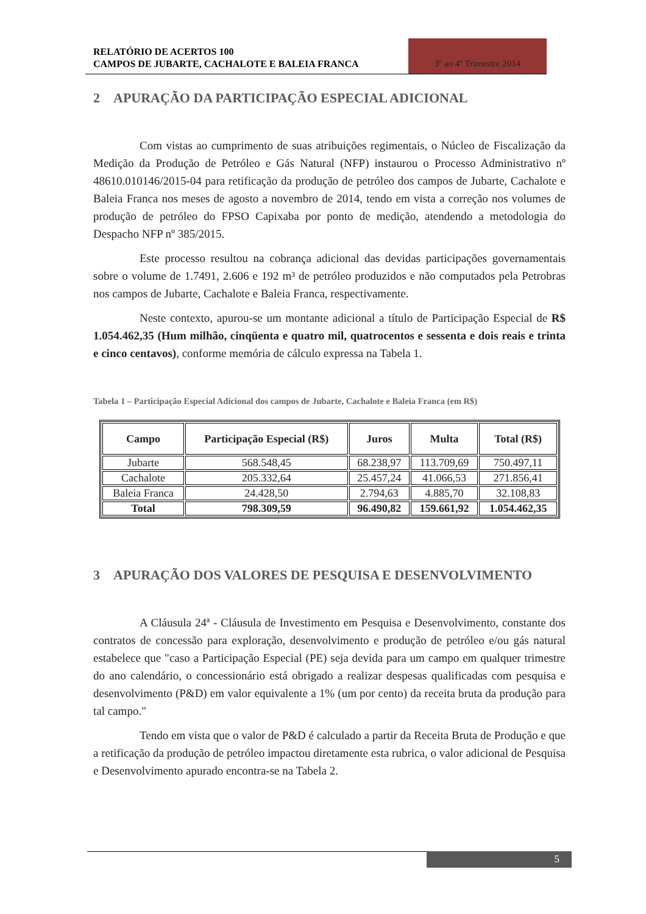RELATÓRIO DE ACERTOS 100
CAMPOS DE JUBARTE, CACHALOTE E BALEIA FRANCA
3º ao 4º Trimestre 2014
2 APURAÇÃO DA PARTICIPAÇÃO ESPECIAL ADICIONAL
Com vistas ao cumprimento de suas atribuições regimentais, o Núcleo de Fiscalização da Medição da Produção de Petróleo e Gás Natural (NFP) instaurou o Processo Administrativo nº 48610.010146/2015-04 para retificação da produção de petróleo dos campos de Jubarte, Cachalote e Baleia Franca nos meses de agosto a novembro de 2014, tendo em vista a correção nos volumes de produção de petróleo do FPSO Capixaba por ponto de medição, atendendo a metodologia do Despacho NFP nº 385/2015.
Este processo resultou na cobrança adicional das devidas participações governamentais sobre o volume de 1.7491, 2.606 e 192 m³ de petróleo produzidos e não computados pela Petrobras nos campos de Jubarte, Cachalote e Baleia Franca, respectivamente.
Neste contexto, apurou-se um montante adicional a título de Participação Especial de R$ 1.054.462,35 (Hum milhão, cinqüenta e quatro mil, quatrocentos e sessenta e dois reais e trinta e cinco centavos), conforme memória de cálculo expressa na Tabela 1.
Tabela 1 – Participação Especial Adicional dos campos de Jubarte, Cachalote e Baleia Franca (em R$)
| Campo | Participação Especial (R$) | Juros | Multa | Total (R$) |
| --- | --- | --- | --- | --- |
| Jubarte | 568.548,45 | 68.238,97 | 113.709,69 | 750.497,11 |
| Cachalote | 205.332,64 | 25.457,24 | 41.066,53 | 271.856,41 |
| Baleia Franca | 24.428,50 | 2.794,63 | 4.885,70 | 32.108,83 |
| Total | 798.309,59 | 96.490,82 | 159.661,92 | 1.054.462,35 |
3 APURAÇÃO DOS VALORES DE PESQUISA E DESENVOLVIMENTO
A Cláusula 24ª - Cláusula de Investimento em Pesquisa e Desenvolvimento, constante dos contratos de concessão para exploração, desenvolvimento e produção de petróleo e/ou gás natural estabelece que "caso a Participação Especial (PE) seja devida para um campo em qualquer trimestre do ano calendário, o concessionário está obrigado a realizar despesas qualificadas com pesquisa e desenvolvimento (P&D) em valor equivalente a 1% (um por cento) da receita bruta da produção para tal campo."
Tendo em vista que o valor de P&D é calculado a partir da Receita Bruta de Produção e que a retificação da produção de petróleo impactou diretamente esta rubrica, o valor adicional de Pesquisa e Desenvolvimento apurado encontra-se na Tabela 2.
5